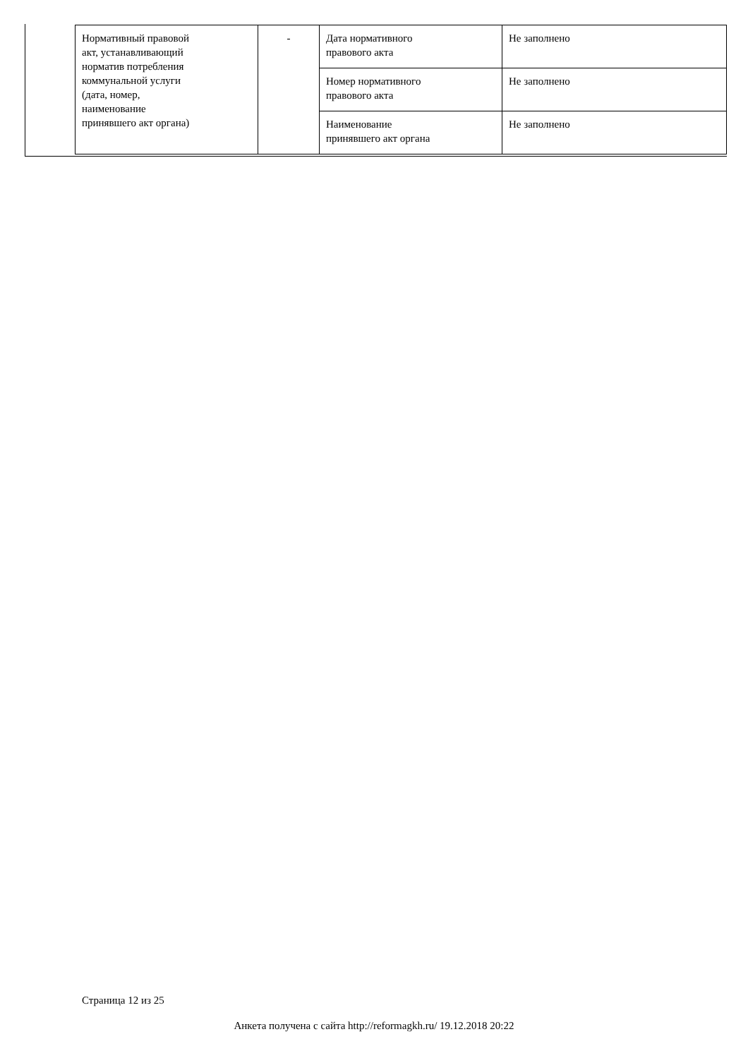| Нормативный правовой акт, устанавливающий норматив потребления коммунальной услуги (дата, номер, наименование принявшего акт органа) | - | Дата нормативного правового акта | Не заполнено |
| | | Номер нормативного правового акта | Не заполнено |
| | | Наименование принявшего акт органа | Не заполнено |
Страница 12 из 25
Анкета получена с сайта http://reformagkh.ru/ 19.12.2018 20:22